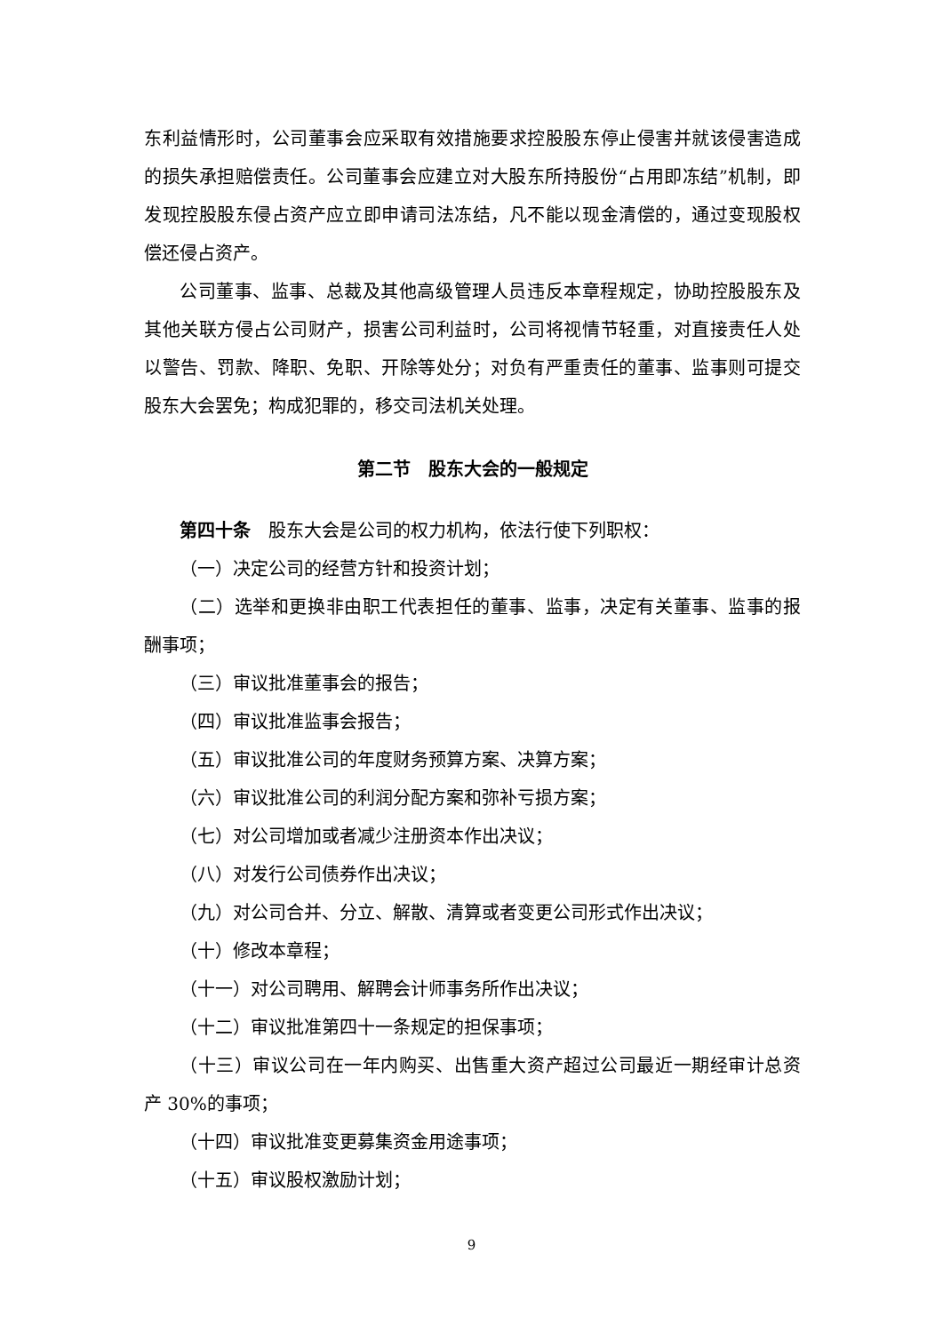东利益情形时，公司董事会应采取有效措施要求控股股东停止侵害并就该侵害造成的损失承担赔偿责任。公司董事会应建立对大股东所持股份“占用即冻结”机制，即发现控股股东侵占资产应立即申请司法冻结，凡不能以现金清偿的，通过变现股权偿还侵占资产。
公司董事、监事、总裁及其他高级管理人员违反本章程规定，协助控股股东及其他关联方侵占公司财产，损害公司利益时，公司将视情节轻重，对直接责任人处以警告、罚款、降职、免职、开除等处分；对负有严重责任的董事、监事则可提交股东大会罢免；构成犯罪的，移交司法机关处理。
第二节　股东大会的一般规定
第四十条　股东大会是公司的权力机构，依法行使下列职权：
（一）决定公司的经营方针和投资计划；
（二）选举和更换非由职工代表担任的董事、监事，决定有关董事、监事的报酬事项；
（三）审议批准董事会的报告；
（四）审议批准监事会报告；
（五）审议批准公司的年度财务预算方案、决算方案；
（六）审议批准公司的利润分配方案和弥补亏损方案；
（七）对公司增加或者减少注册资本作出决议；
（八）对发行公司债券作出决议；
（九）对公司合并、分立、解散、清算或者变更公司形式作出决议；
（十）修改本章程；
（十一）对公司聘用、解聘会计师事务所作出决议；
（十二）审议批准第四十一条规定的担保事项；
（十三）审议公司在一年内购买、出售重大资产超过公司最近一期经审计总资产 30%的事项；
（十四）审议批准变更募集资金用途事项；
（十五）审议股权激励计划；
9